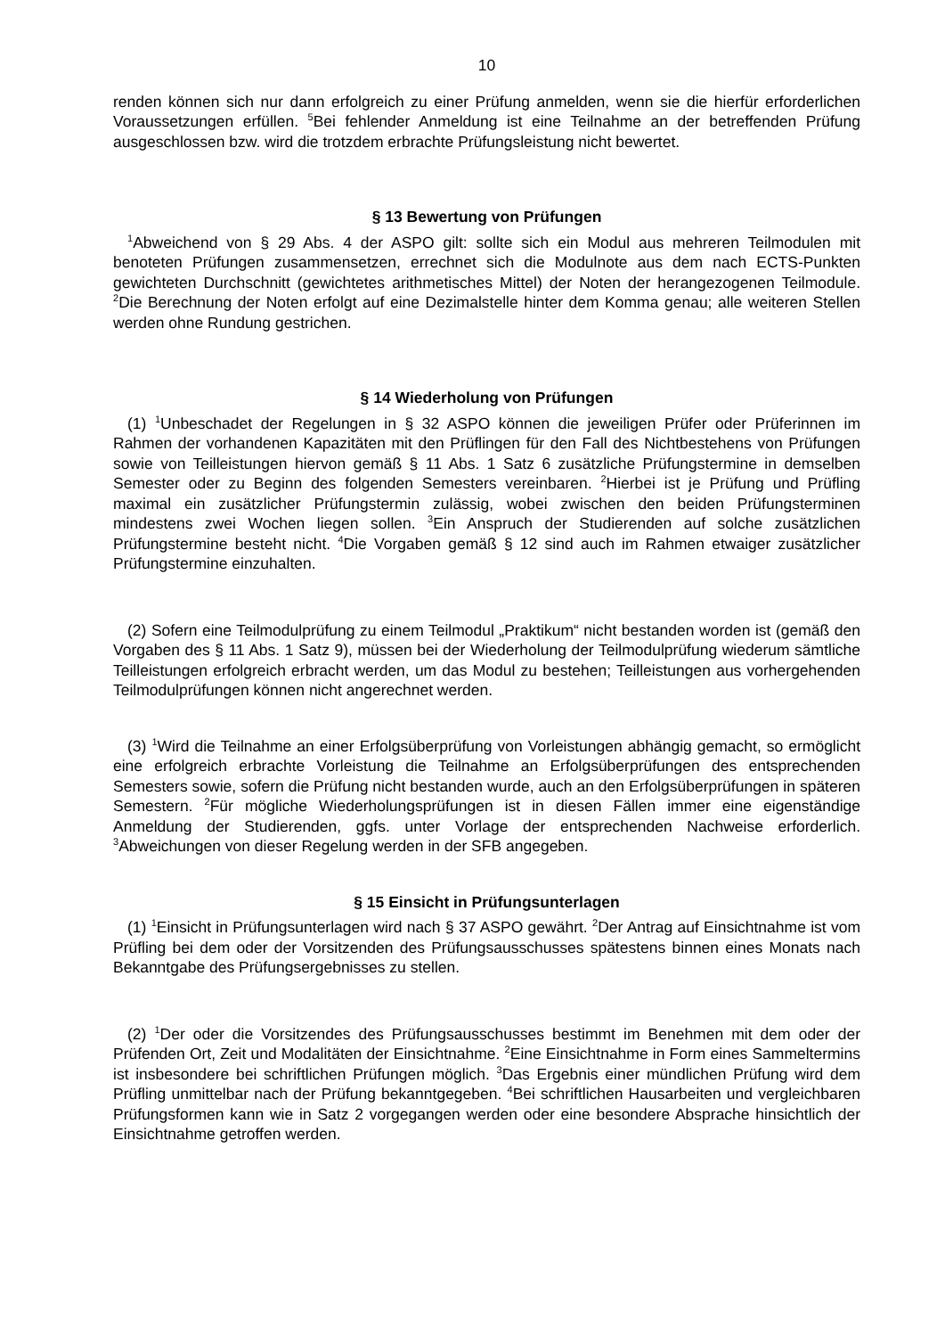10
renden können sich nur dann erfolgreich zu einer Prüfung anmelden, wenn sie die hierfür erforderlichen Voraussetzungen erfüllen. <sup>5</sup>Bei fehlender Anmeldung ist eine Teilnahme an der betreffenden Prüfung ausgeschlossen bzw. wird die trotzdem erbrachte Prüfungsleistung nicht bewertet.
§ 13 Bewertung von Prüfungen
<sup>1</sup> Abweichend von § 29 Abs. 4 der ASPO gilt: sollte sich ein Modul aus mehreren Teilmodulen mit benoteten Prüfungen zusammensetzen, errechnet sich die Modulnote aus dem nach ECTS-Punkten gewichteten Durchschnitt (gewichtetes arithmetisches Mittel) der Noten der herangezogenen Teilmodule. <sup>2</sup>Die Berechnung der Noten erfolgt auf eine Dezimalstelle hinter dem Komma genau; alle weiteren Stellen werden ohne Rundung gestrichen.
§ 14 Wiederholung von Prüfungen
(1) <sup>1</sup>Unbeschadet der Regelungen in § 32 ASPO können die jeweiligen Prüfer oder Prüferinnen im Rahmen der vorhandenen Kapazitäten mit den Prüflingen für den Fall des Nichtbestehens von Prüfungen sowie von Teilleistungen hiervon gemäß § 11 Abs. 1 Satz 6 zusätzliche Prüfungstermine in demselben Semester oder zu Beginn des folgenden Semesters vereinbaren. <sup>2</sup>Hierbei ist je Prüfung und Prüfling maximal ein zusätzlicher Prüfungstermin zulässig, wobei zwischen den beiden Prüfungsterminen mindestens zwei Wochen liegen sollen. <sup>3</sup>Ein Anspruch der Studierenden auf solche zusätzlichen Prüfungstermine besteht nicht. <sup>4</sup>Die Vorgaben gemäß § 12 sind auch im Rahmen etwaiger zusätzlicher Prüfungstermine einzuhalten.
(2) Sofern eine Teilmodulprüfung zu einem Teilmodul „Praktikum“ nicht bestanden worden ist (gemäß den Vorgaben des § 11 Abs. 1 Satz 9), müssen bei der Wiederholung der Teilmodulprüfung wiederum sämtliche Teilleistungen erfolgreich erbracht werden, um das Modul zu bestehen; Teilleistungen aus vorhergehenden Teilmodulprüfungen können nicht angerechnet werden.
(3) <sup>1</sup>Wird die Teilnahme an einer Erfolgsüberprüfung von Vorleistungen abhängig gemacht, so ermöglicht eine erfolgreich erbrachte Vorleistung die Teilnahme an Erfolgsüberprüfungen des entsprechenden Semesters sowie, sofern die Prüfung nicht bestanden wurde, auch an den Erfolgsüberprüfungen in späteren Semestern. <sup>2</sup>Für mögliche Wiederholungsprüfungen ist in diesen Fällen immer eine eigenständige Anmeldung der Studierenden, ggfs. unter Vorlage der entsprechenden Nachweise erforderlich. <sup>3</sup>Abweichungen von dieser Regelung werden in der SFB angegeben.
§ 15 Einsicht in Prüfungsunterlagen
(1) <sup>1</sup>Einsicht in Prüfungsunterlagen wird nach § 37 ASPO gewährt. <sup>2</sup>Der Antrag auf Einsichtnahme ist vom Prüfling bei dem oder der Vorsitzenden des Prüfungsausschusses spätestens binnen eines Monats nach Bekanntgabe des Prüfungsergebnisses zu stellen.
(2) <sup>1</sup>Der oder die Vorsitzendes des Prüfungsausschusses bestimmt im Benehmen mit dem oder der Prüfenden Ort, Zeit und Modalitäten der Einsichtnahme. <sup>2</sup>Eine Einsichtnahme in Form eines Sammeltermins ist insbesondere bei schriftlichen Prüfungen möglich. <sup>3</sup>Das Ergebnis einer mündlichen Prüfung wird dem Prüfling unmittelbar nach der Prüfung bekanntgegeben. <sup>4</sup>Bei schriftlichen Hausarbeiten und vergleichbaren Prüfungsformen kann wie in Satz 2 vorgegangen werden oder eine besondere Absprache hinsichtlich der Einsichtnahme getroffen werden.